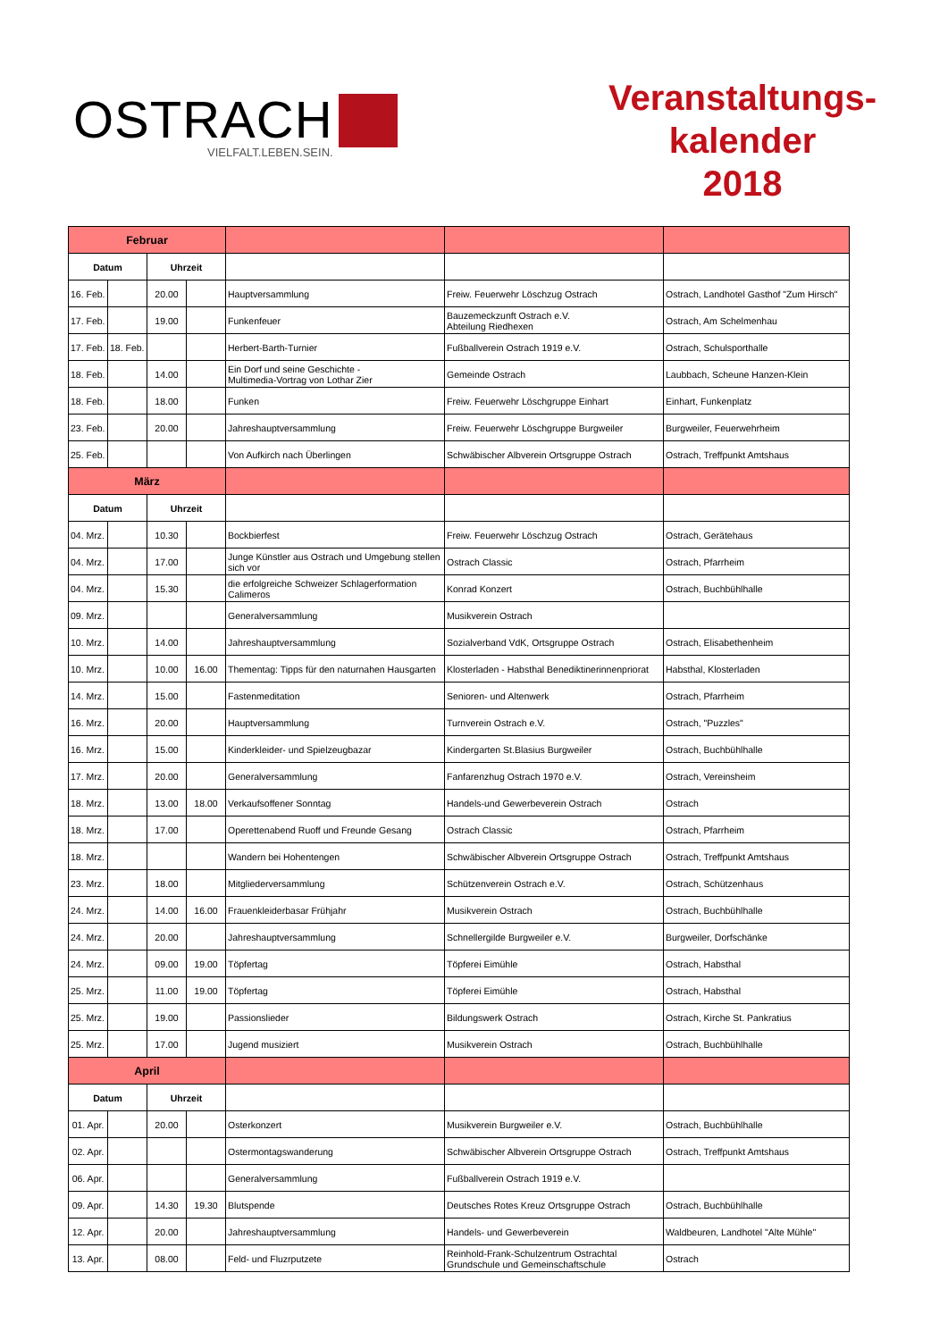OSTRACH
VIELFALT.LEBEN.SEIN.
Veranstaltungs-
kalender
2018
| Februar | | | | | | |
| Datum | | Uhrzeit | | | | |
| 16. Feb. | | 20.00 | | Hauptversammlung | Freiw. Feuerwehr Löschzug Ostrach | Ostrach, Landhotel Gasthof "Zum Hirsch" |
| 17. Feb. | | 19.00 | | Funkenfeuer | Bauzemeckzunft Ostrach e.V. Abteilung Riedhexen | Ostrach, Am Schelmenhau |
| 17. Feb. | 18. Feb. | | | Herbert-Barth-Turnier | Fußballverein Ostrach 1919 e.V. | Ostrach, Schulsporthalle |
| 18. Feb. | | 14.00 | | Ein Dorf und seine Geschichte - Multimedia-Vortrag von Lothar Zier | Gemeinde Ostrach | Laubbach, Scheune Hanzen-Klein |
| 18. Feb. | | 18.00 | | Funken | Freiw. Feuerwehr Löschgruppe Einhart | Einhart, Funkenplatz |
| 23. Feb. | | 20.00 | | Jahreshauptversammlung | Freiw. Feuerwehr Löschgruppe Burgweiler | Burgweiler, Feuerwehrheim |
| 25. Feb. | | | | Von Aufkirch nach Überlingen | Schwäbischer Albverein Ortsgruppe Ostrach | Ostrach, Treffpunkt Amtshaus |
| März | | | | | | |
| Datum | | Uhrzeit | | | | |
| 04. Mrz. | | 10.30 | | Bockbierfest | Freiw. Feuerwehr Löschzug Ostrach | Ostrach, Gerätehaus |
| 04. Mrz. | | 17.00 | | Junge Künstler aus Ostrach und Umgebung stellen sich vor | Ostrach Classic | Ostrach, Pfarrheim |
| 04. Mrz. | | 15.30 | | die erfolgreiche Schweizer Schlagerformation Calimeros | Konrad Konzert | Ostrach, Buchbühlhalle |
| 09. Mrz. | | | | Generalversammlung | Musikverein Ostrach | |
| 10. Mrz. | | 14.00 | | Jahreshauptversammlung | Sozialverband VdK, Ortsgruppe Ostrach | Ostrach, Elisabethenheim |
| 10. Mrz. | | 10.00 | 16.00 | Thementag: Tipps für den naturnahen Hausgarten | Klosterladen - Habsthal Benediktinerinnenpriorat | Habsthal, Klosterladen |
| 14. Mrz. | | 15.00 | | Fastenmeditation | Senioren- und Altenwerk | Ostrach, Pfarrheim |
| 16. Mrz. | | 20.00 | | Hauptversammlung | Turnverein Ostrach e.V. | Ostrach, "Puzzles" |
| 16. Mrz. | | 15.00 | | Kinderkleider- und Spielzeugbazar | Kindergarten St.Blasius Burgweiler | Ostrach, Buchbühlhalle |
| 17. Mrz. | | 20.00 | | Generalversammlung | Fanfarenzhug Ostrach 1970 e.V. | Ostrach, Vereinsheim |
| 18. Mrz. | | 13.00 | 18.00 | Verkaufsoffener Sonntag | Handels-und Gewerbeverein Ostrach | Ostrach |
| 18. Mrz. | | 17.00 | | Operettenabend Ruoff und Freunde Gesang | Ostrach Classic | Ostrach, Pfarrheim |
| 18. Mrz. | | | | Wandern bei Hohentengen | Schwäbischer Albverein Ortsgruppe Ostrach | Ostrach, Treffpunkt Amtshaus |
| 23. Mrz. | | 18.00 | | Mitgliederversammlung | Schützenverein Ostrach e.V. | Ostrach, Schützenhaus |
| 24. Mrz. | | 14.00 | 16.00 | Frauenkleiderbasar Frühjahr | Musikverein Ostrach | Ostrach, Buchbühlhalle |
| 24. Mrz. | | 20.00 | | Jahreshauptversammlung | Schnellergilde Burgweiler e.V. | Burgweiler, Dorfschänke |
| 24. Mrz. | | 09.00 | 19.00 | Töpfertag | Töpferei Eimühle | Ostrach, Habsthal |
| 25. Mrz. | | 11.00 | 19.00 | Töpfertag | Töpferei Eimühle | Ostrach, Habsthal |
| 25. Mrz. | | 19.00 | | Passionslieder | Bildungswerk Ostrach | Ostrach, Kirche St. Pankratius |
| 25. Mrz. | | 17.00 | | Jugend musiziert | Musikverein Ostrach | Ostrach, Buchbühlhalle |
| April | | | | | | |
| Datum | | Uhrzeit | | | | |
| 01. Apr. | | 20.00 | | Osterkonzert | Musikverein Burgweiler e.V. | Ostrach, Buchbühlhalle |
| 02. Apr. | | | | Ostermontagswanderung | Schwäbischer Albverein Ortsgruppe Ostrach | Ostrach, Treffpunkt Amtshaus |
| 06. Apr. | | | | Generalversammlung | Fußballverein Ostrach 1919 e.V. | |
| 09. Apr. | | 14.30 | 19.30 | Blutspende | Deutsches Rotes Kreuz Ortsgruppe Ostrach | Ostrach, Buchbühlhalle |
| 12. Apr. | | 20.00 | | Jahreshauptversammlung | Handels- und Gewerbeverein | Waldbeuren, Landhotel "Alte Mühle" |
| 13. Apr. | | 08.00 | | Feld- und Fluzrputzete | Reinhold-Frank-Schulzentrum Ostrachtal Grundschule und Gemeinschaftschule | Ostrach |